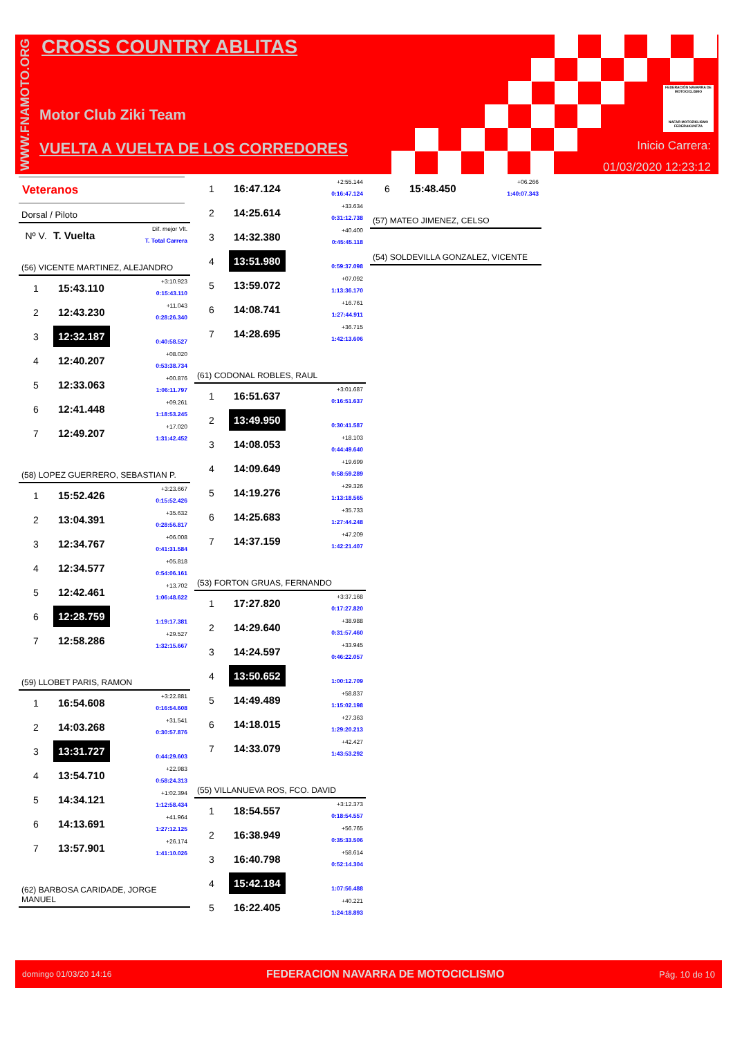WWW.FNAMOTO.ORG
CROSS COUNTRY ABLITAS
Motor Club Ziki Team
VUELTA A VUELTA DE LOS CORREDORES
FEDERACIÓN NAVARRA DE MOTOCICLISMO
NAFAR MOTOZIKLISMO FEDERAKUNTZA
Inicio Carrera:
01/03/2020 12:23:12
Veteranos
Dorsal / Piloto
| Nº V. | T. Vuelta | Dif. mejor Vlt. T. Total Carrera |
(56) VICENTE MARTINEZ, ALEJANDRO
| 1 | 15:43.110 | +3:10.923 0:15:43.110 |
| 2 | 12:43.230 | +11.043 0:28:26.340 |
| 3 | 12:32.187 | 0:40:58.527 |
| 4 | 12:40.207 | +08.020 0:53:38.734 |
| 5 | 12:33.063 | +00.876 1:06:11.797 |
| 6 | 12:41.448 | +09.261 1:18:53.245 |
| 7 | 12:49.207 | +17.020 1:31:42.452 |
(58) LOPEZ GUERRERO, SEBASTIAN P.
| 1 | 15:52.426 | +3:23.667 0:15:52.426 |
| 2 | 13:04.391 | +35.632 0:28:56.817 |
| 3 | 12:34.767 | +06.008 0:41:31.584 |
| 4 | 12:34.577 | +05.818 0:54:06.161 |
| 5 | 12:42.461 | +13.702 1:06:48.622 |
| 6 | 12:28.759 | 1:19:17.381 |
| 7 | 12:58.286 | +29.527 1:32:15.667 |
(59) LLOBET PARIS, RAMON
| 1 | 16:54.608 | +3:22.881 0:16:54.608 |
| 2 | 14:03.268 | +31.541 0:30:57.876 |
| 3 | 13:31.727 | 0:44:29.603 |
| 4 | 13:54.710 | +22.983 0:58:24.313 |
| 5 | 14:34.121 | +1:02.394 1:12:58.434 |
| 6 | 14:13.691 | +41.964 1:27:12.125 |
| 7 | 13:57.901 | +26.174 1:41:10.026 |
(62) BARBOSA CARIDADE, JORGE MANUEL
| 1 | 16:47.124 | +2:55.144 0:16:47.124 |
| 2 | 14:25.614 | +33.634 0:31:12.738 |
| 3 | 14:32.380 | +40.400 0:45:45.118 |
| 4 | 13:51.980 | 0:59:37.098 |
| 5 | 13:59.072 | +07.092 1:13:36.170 |
| 6 | 14:08.741 | +16.761 1:27:44.911 |
| 7 | 14:28.695 | +36.715 1:42:13.606 |
(61) CODONAL ROBLES, RAUL
| 1 | 16:51.637 | +3:01.687 0:16:51.637 |
| 2 | 13:49.950 | 0:30:41.587 |
| 3 | 14:08.053 | +18.103 0:44:49.640 |
| 4 | 14:09.649 | +19.699 0:58:59.289 |
| 5 | 14:19.276 | +29.326 1:13:18.565 |
| 6 | 14:25.683 | +35.733 1:27:44.248 |
| 7 | 14:37.159 | +47.209 1:42:21.407 |
(53) FORTON GRUAS, FERNANDO
| 1 | 17:27.820 | +3:37.168 0:17:27.820 |
| 2 | 14:29.640 | +38.988 0:31:57.460 |
| 3 | 14:24.597 | +33.945 0:46:22.057 |
| 4 | 13:50.652 | 1:00:12.709 |
| 5 | 14:49.489 | +58.837 1:15:02.198 |
| 6 | 14:18.015 | +27.363 1:29:20.213 |
| 7 | 14:33.079 | +42.427 1:43:53.292 |
(55) VILLANUEVA ROS, FCO. DAVID
| 1 | 18:54.557 | +3:12.373 0:18:54.557 |
| 2 | 16:38.949 | +56.765 0:35:33.506 |
| 3 | 16:40.798 | +58.614 0:52:14.304 |
| 4 | 15:42.184 | 1:07:56.488 |
| 5 | 16:22.405 | +40.221 1:24:18.893 |
| 6 | 15:48.450 | +06.266 1:40:07.343 |
(57) MATEO JIMENEZ, CELSO
(54) SOLDEVILLA GONZALEZ, VICENTE
domingo 01/03/20 14:16 FEDERACION NAVARRA DE MOTOCICLISMO Pág. 10 de 10